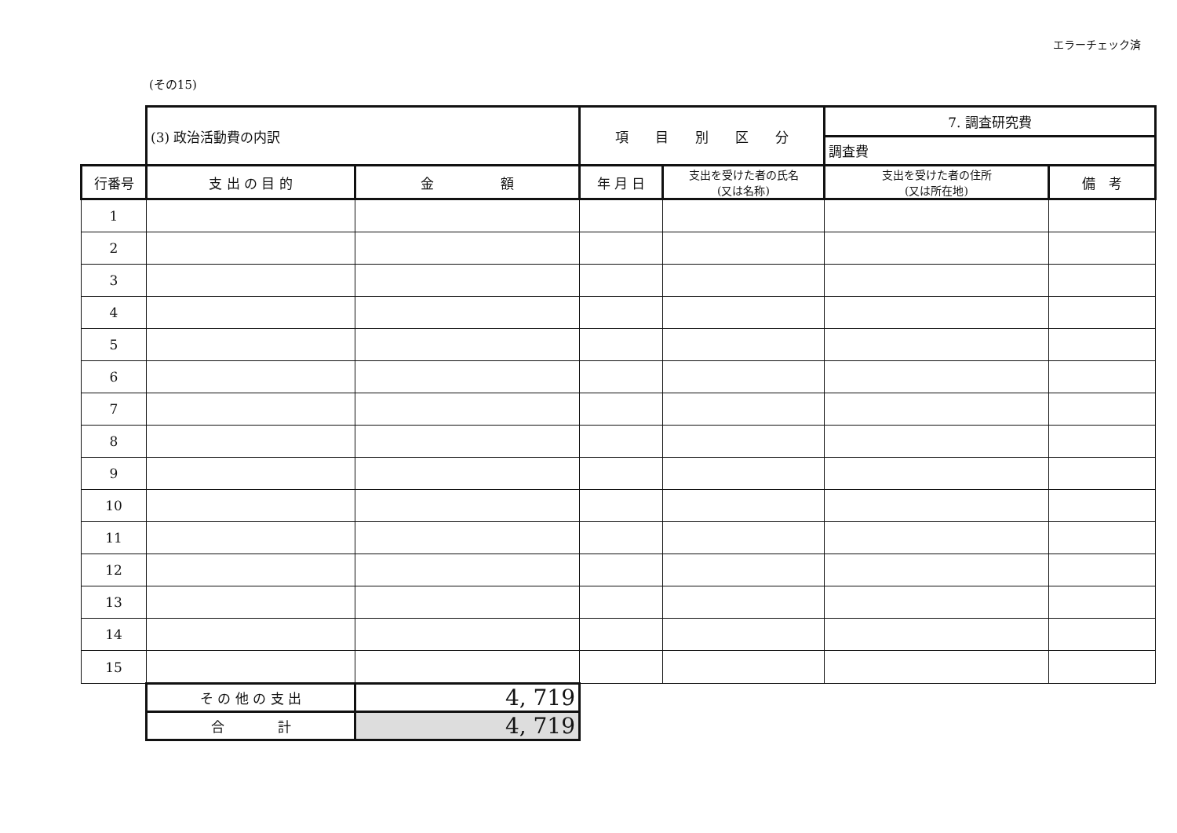エラーチェック済
(その15)
| | (3) 政治活動費の内訳 | | 項 目 別 区 分 | | 7. 調査研究費 | |
| | | | | | 調査費 | |
| 行番号 | 支 出 の 目 的 | 金 額 | 年 月 日 | 支出を受けた者の氏名 (又は名称) | 支出を受けた者の住所 (又は所在地) | 備 考 |
| 1 | | | | | | |
| 2 | | | | | | |
| 3 | | | | | | |
| 4 | | | | | | |
| 5 | | | | | | |
| 6 | | | | | | |
| 7 | | | | | | |
| 8 | | | | | | |
| 9 | | | | | | |
| 10 | | | | | | |
| 11 | | | | | | |
| 12 | | | | | | |
| 13 | | | | | | |
| 14 | | | | | | |
| 15 | | | | | | |
| | そ の 他 の 支 出 | 4, 719 | | | | |
| | 合 計 | 4, 719 | | | | |